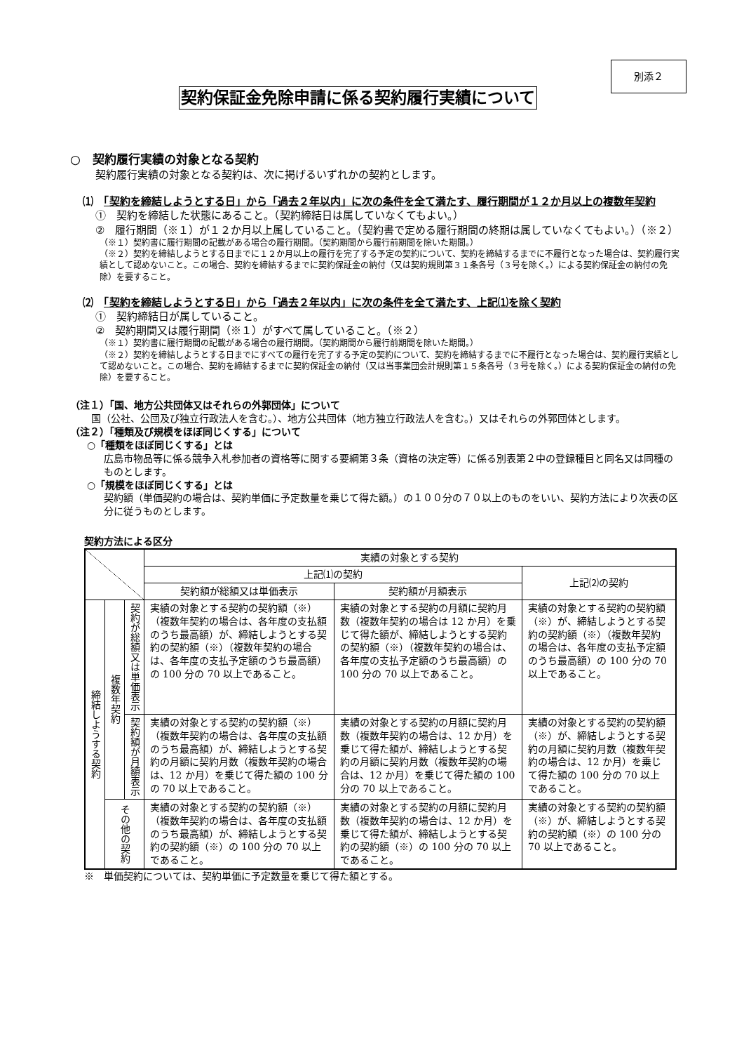別添２
契約保証金免除申請に係る契約履行実績について
○　契約履行実績の対象となる契約
契約履行実績の対象となる契約は、次に掲げるいずれかの契約とします。
⑴　「契約を締結しようとする日」から「過去２年以内」に次の条件を全て満たす、履行期間が１２か月以上の複数年契約
①　契約を締結した状態にあること。（契約締結日は属していなくてもよい。）
②　履行期間（※１）が１２か月以上属していること。（契約書で定める履行期間の終期は属していなくてもよい。）（※２）
（※１）契約書に履行期間の記載がある場合の履行期間。（契約期間から履行前期間を除いた期間。）
（※２）契約を締結しようとする日までに１２か月以上の履行を完了する予定の契約について、契約を締結するまでに不履行となった場合は、契約履行実績として認めないこと。この場合、契約を締結するまでに契約保証金の納付（又は契約規則第３１条各号（３号を除く。）による契約保証金の納付の免除）を要すること。
⑵　「契約を締結しようとする日」から「過去２年以内」に次の条件を全て満たす、上記⑴を除く契約
①　契約締結日が属していること。
②　契約期間又は履行期間（※１）がすべて属していること。（※２）
（※１）契約書に履行期間の記載がある場合の履行期間。（契約期間から履行前期間を除いた期間。）
（※２）契約を締結しようとする日までにすべての履行を完了する予定の契約について、契約を締結するまでに不履行となった場合は、契約履行実績として認めないこと。この場合、契約を締結するまでに契約保証金の納付（又は当事業団会計規則第１５条各号（３号を除く。）による契約保証金の納付の免除）を要すること。
（注１）「国、地方公共団体又はそれらの外郭団体」について
国（公社、公団及び独立行政法人を含む。）、地方公共団体（地方独立行政法人を含む。）又はそれらの外郭団体とします。
（注２）「種類及び規模をほぼ同じくする」について
○「種類をほぼ同じくする」とは
広島市物品等に係る競争入札参加者の資格等に関する要綱第３条（資格の決定等）に係る別表第２中の登録種目と同名又は同種のものとします。
○「規模をほぼ同じくする」とは
契約額（単価契約の場合は、契約単価に予定数量を乗じて得た額。）の１００分の７０以上のものをいい、契約方法により次表の区分に従うものとします。
契約方法による区分
| | | | 実績の対象とする契約 | | |
| | | | 上記⑴の契約 | | 上記⑵の契約 |
| | | | 契約額が総額又は単価表示 | 契約額が月額表示 | |
| 締結しようする契約 | 複数年契約 | 契約が総額又は単価表示 | 実績の対象とする契約の契約額（※）（複数年契約の場合は、各年度の支払額のうち最高額）が、締結しようとする契約の契約額（※）（複数年契約の場合は、各年度の支払予定額のうち最高額）の 100 分の 70 以上であること。 | 実績の対象とする契約の月額に契約月数（複数年契約の場合は 12 か月）を乗じて得た額が、締結しようとする契約の契約額（※）（複数年契約の場合は、各年度の支払予定額のうち最高額）の 100 分の 70 以上であること。 | 実績の対象とする契約の契約額（※）が、締結しようとする契約の契約額（※）（複数年契約の場合は、各年度の支払予定額のうち最高額）の 100 分の 70 以上であること。 |
| | | 契約額が月額表示 | 実績の対象とする契約の契約額（※）（複数年契約の場合は、各年度の支払額のうち最高額）が、締結しようとする契約の月額に契約月数（複数年契約の場合は、12 か月）を乗じて得た額の 100 分の 70 以上であること。 | 実績の対象とする契約の月額に契約月数（複数年契約の場合は、12 か月）を乗じて得た額が、締結しようとする契約の月額に契約月数（複数年契約の場合は、12 か月）を乗じて得た額の 100 分の 70 以上であること。 | 実績の対象とする契約の契約額（※）が、締結しようとする契約の月額に契約月数（複数年契約の場合は、12 か月）を乗じて得た額の 100 分の 70 以上であること。 |
| | その他の契約 | | 実績の対象とする契約の契約額（※）（複数年契約の場合は、各年度の支払額のうち最高額）が、締結しようとする契約の契約額（※）の 100 分の 70 以上であること。 | 実績の対象とする契約の月額に契約月数（複数年契約の場合は、12 か月）を乗じて得た額が、締結しようとする契約の契約額（※）の 100 分の 70 以上であること。 | 実績の対象とする契約の契約額（※）が、締結しようとする契約の契約額（※）の 100 分の 70 以上であること。 |
※　単価契約については、契約単価に予定数量を乗じて得た額とする。